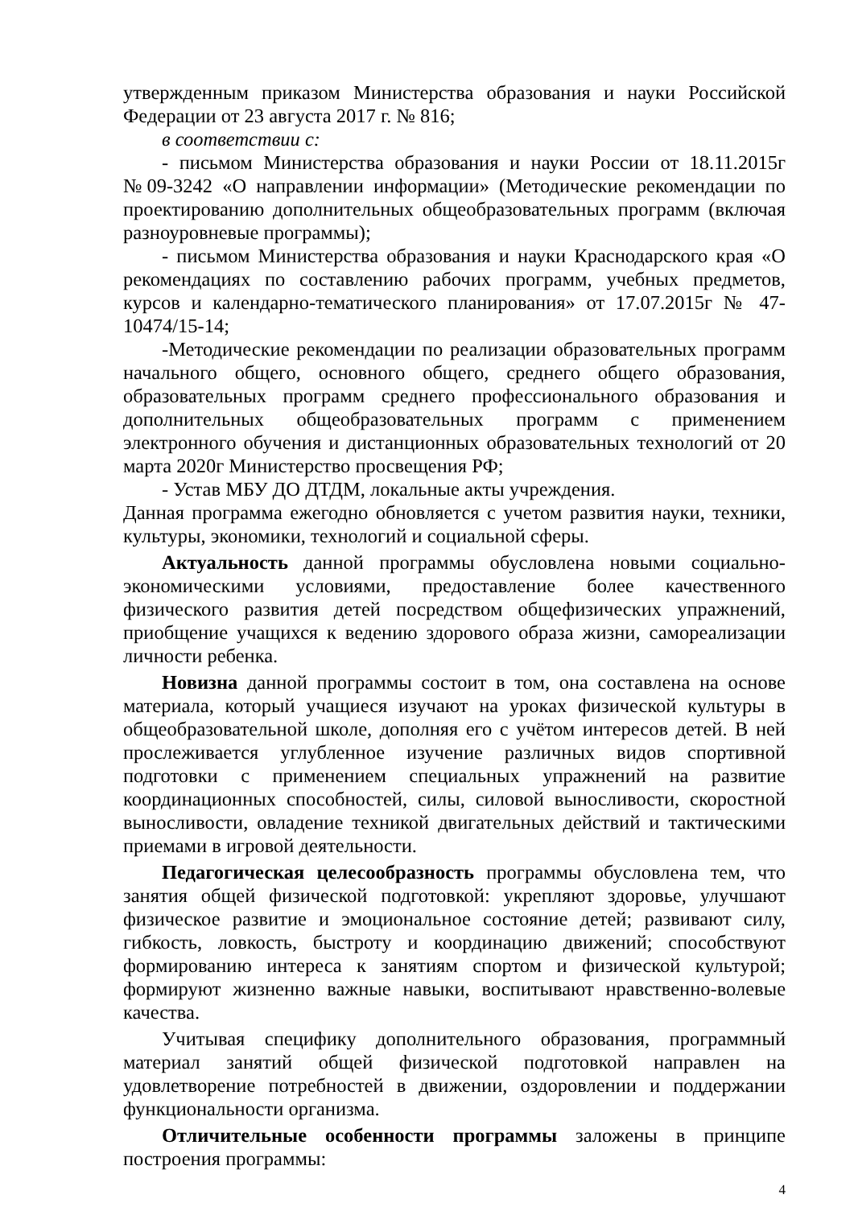утвержденным приказом Министерства образования и науки Российской Федерации от 23 августа 2017 г. № 816;
в соответствии с:
- письмом Министерства образования и науки России от 18.11.2015г №09-3242 «О направлении информации» (Методические рекомендации по проектированию дополнительных общеобразовательных программ (включая разноуровневые программы);
- письмом Министерства образования и науки Краснодарского края «О рекомендациях по составлению рабочих программ, учебных предметов, курсов и календарно-тематического планирования» от 17.07.2015г № 47-10474/15-14;
-Методические рекомендации по реализации образовательных программ начального общего, основного общего, среднего общего образования, образовательных программ среднего профессионального образования и дополнительных общеобразовательных программ с применением электронного обучения и дистанционных образовательных технологий от 20 марта 2020г Министерство просвещения РФ;
- Устав МБУ ДО ДТДМ, локальные акты учреждения.
Данная программа ежегодно обновляется с учетом развития науки, техники, культуры, экономики, технологий и социальной сферы.
Актуальность данной программы обусловлена новыми социально-экономическими условиями, предоставление более качественного физического развития детей посредством общефизических упражнений, приобщение учащихся к ведению здорового образа жизни, самореализации личности ребенка.
Новизна данной программы состоит в том, она составлена на основе материала, который учащиеся изучают на уроках физической культуры в общеобразовательной школе, дополняя его с учётом интересов детей. В ней прослеживается углубленное изучение различных видов спортивной подготовки с применением специальных упражнений на развитие координационных способностей, силы, силовой выносливости, скоростной выносливости, овладение техникой двигательных действий и тактическими приемами в игровой деятельности.
Педагогическая целесообразность программы обусловлена тем, что занятия общей физической подготовкой: укрепляют здоровье, улучшают физическое развитие и эмоциональное состояние детей; развивают силу, гибкость, ловкость, быстроту и координацию движений; способствуют формированию интереса к занятиям спортом и физической культурой; формируют жизненно важные навыки, воспитывают нравственно-волевые качества.
Учитывая специфику дополнительного образования, программный материал занятий общей физической подготовкой направлен на удовлетворение потребностей в движении, оздоровлении и поддержании функциональности организма.
Отличительные особенности программы заложены в принципе построения программы:
4